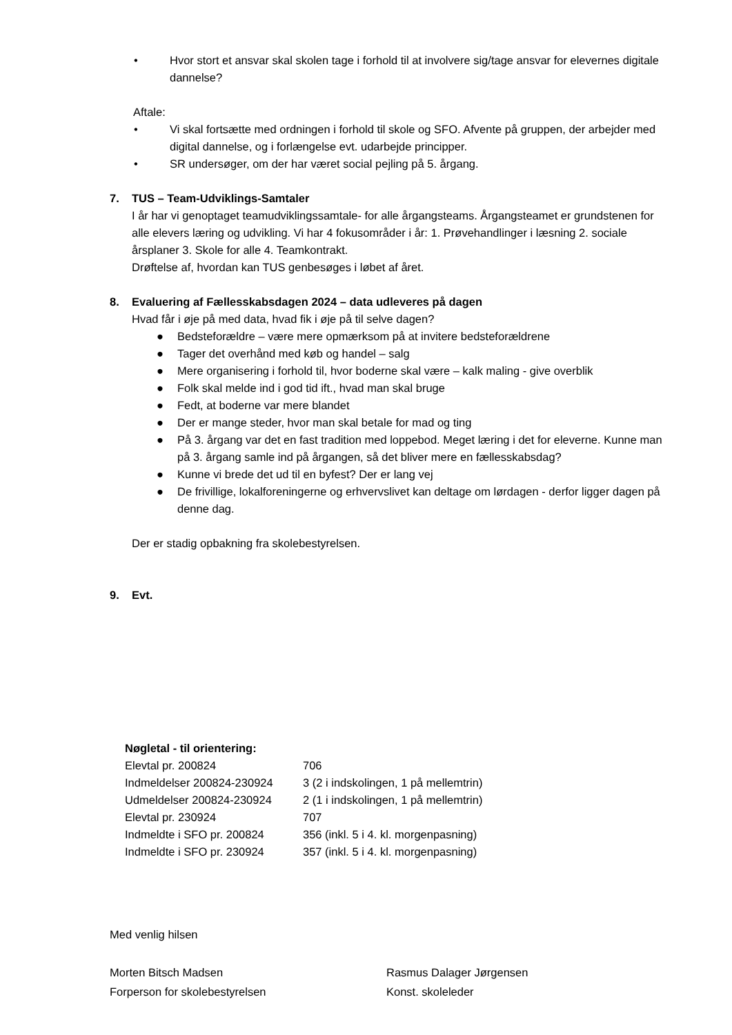• Hvor stort et ansvar skal skolen tage i forhold til at involvere sig/tage ansvar for elevernes digitale dannelse?
Aftale:
• Vi skal fortsætte med ordningen i forhold til skole og SFO. Afvente på gruppen, der arbejder med digital dannelse, og i forlængelse evt. udarbejde principper.
• SR undersøger, om der har været social pejling på 5. årgang.
7. TUS – Team-Udviklings-Samtaler
I år har vi genoptaget teamudviklingssamtale- for alle årgangsteams. Årgangsteamet er grundstenen for alle elevers læring og udvikling. Vi har 4 fokusområder i år: 1. Prøvehandlinger i læsning 2. sociale årsplaner 3. Skole for alle 4. Teamkontrakt.
Drøftelse af, hvordan kan TUS genbesøges i løbet af året.
8. Evaluering af Fællesskabsdagen 2024 – data udleveres på dagen
Hvad får i øje på med data, hvad fik i øje på til selve dagen?
● Bedsteforældre – være mere opmærksom på at invitere bedsteforældrene
● Tager det overhånd med køb og handel – salg
● Mere organisering i forhold til, hvor boderne skal være – kalk maling - give overblik
● Folk skal melde ind i god tid ift., hvad man skal bruge
● Fedt, at boderne var mere blandet
● Der er mange steder, hvor man skal betale for mad og ting
● På 3. årgang var det en fast tradition med loppebod. Meget læring i det for eleverne. Kunne man på 3. årgang samle ind på årgangen, så det bliver mere en fællesskabsdag?
● Kunne vi brede det ud til en byfest? Der er lang vej
● De frivillige, lokalforeningerne og erhvervslivet kan deltage om lørdagen - derfor ligger dagen på denne dag.
Der er stadig opbakning fra skolebestyrelsen.
9. Evt.
| Nøgletal - til orientering: | |
| Elevtal pr. 200824 | 706 |
| Indmeldelser 200824-230924 | 3 (2 i indskolingen, 1 på mellemtrin) |
| Udmeldelser 200824-230924 | 2 (1 i indskolingen, 1 på mellemtrin) |
| Elevtal pr. 230924 | 707 |
| Indmeldte i SFO pr. 200824 | 356 (inkl. 5 i 4. kl. morgenpasning) |
| Indmeldte i SFO pr. 230924 | 357 (inkl. 5 i 4. kl. morgenpasning) |
Med venlig hilsen
Morten Bitsch Madsen
Forperson for skolebestyrelsen
Rasmus Dalager Jørgensen
Konst. skoleleder